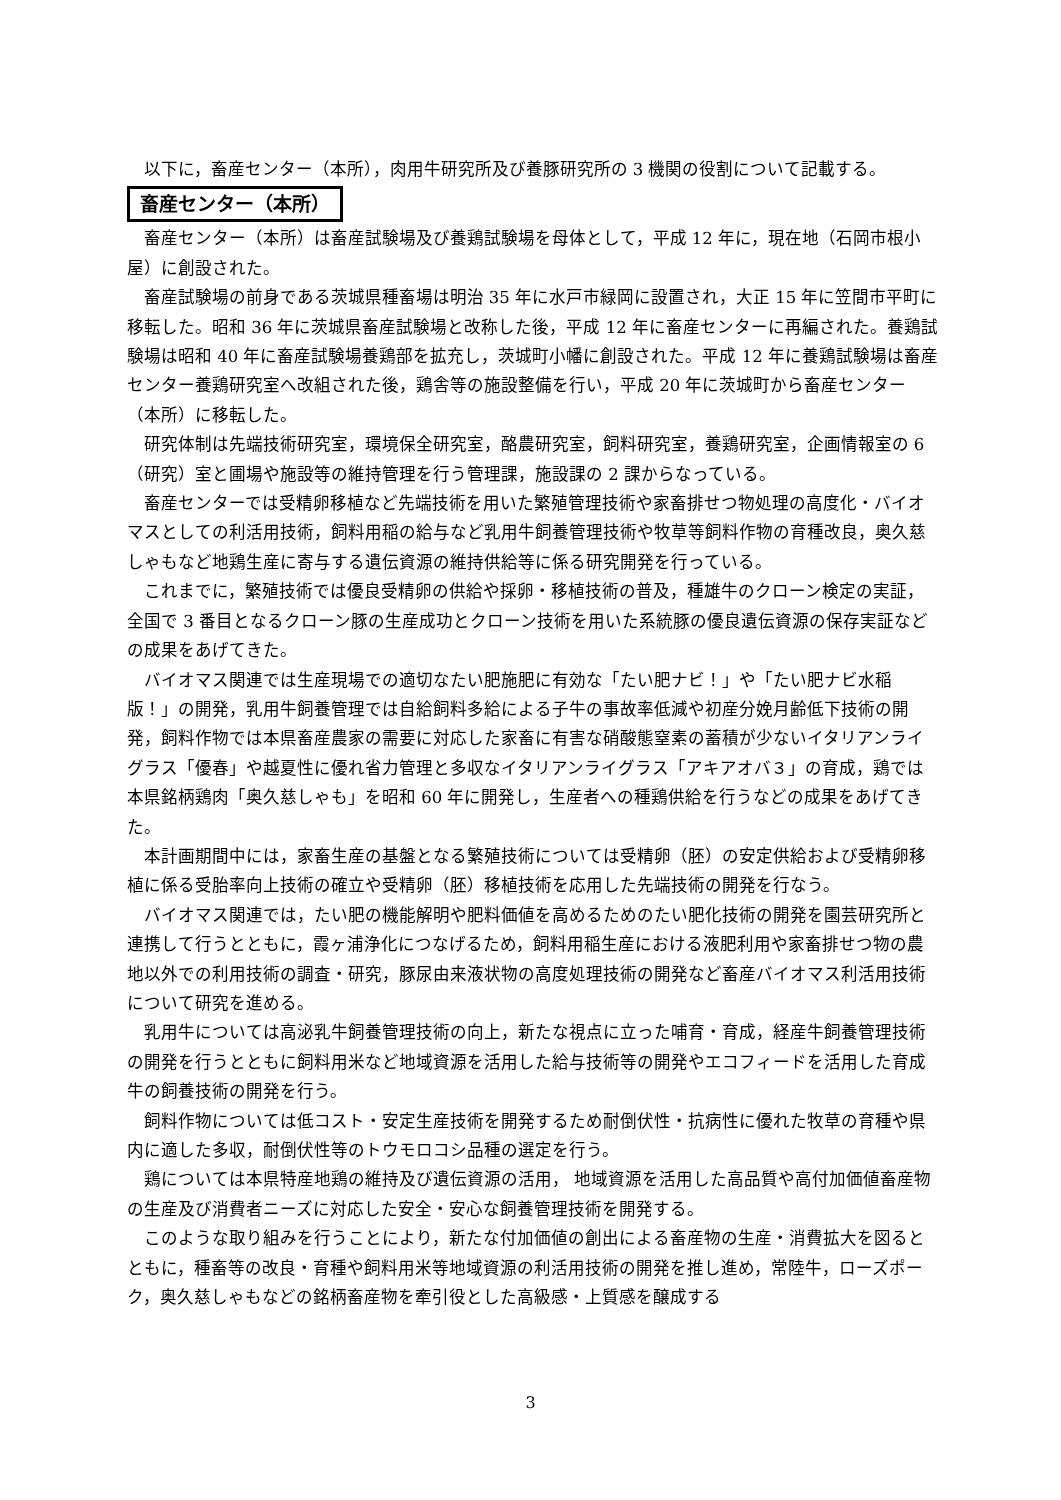以下に，畜産センター（本所），肉用牛研究所及び養豚研究所の 3 機関の役割について記載する。
畜産センター（本所）
畜産センター（本所）は畜産試験場及び養鶏試験場を母体として，平成 12 年に，現在地（石岡市根小屋）に創設された。
畜産試験場の前身である茨城県種畜場は明治 35 年に水戸市緑岡に設置され，大正 15 年に笠間市平町に移転した。昭和 36 年に茨城県畜産試験場と改称した後，平成 12 年に畜産センターに再編された。養鶏試験場は昭和 40 年に畜産試験場養鶏部を拡充し，茨城町小幡に創設された。平成 12 年に養鶏試験場は畜産センター養鶏研究室へ改組された後，鶏舎等の施設整備を行い，平成 20 年に茨城町から畜産センター（本所）に移転した。
研究体制は先端技術研究室，環境保全研究室，酪農研究室，飼料研究室，養鶏研究室，企画情報室の 6（研究）室と圃場や施設等の維持管理を行う管理課，施設課の 2 課からなっている。
畜産センターでは受精卵移植など先端技術を用いた繁殖管理技術や家畜排せつ物処理の高度化・バイオマスとしての利活用技術，飼料用稲の給与など乳用牛飼養管理技術や牧草等飼料作物の育種改良，奥久慈しゃもなど地鶏生産に寄与する遺伝資源の維持供給等に係る研究開発を行っている。
これまでに，繁殖技術では優良受精卵の供給や採卵・移植技術の普及，種雄牛のクローン検定の実証，全国で 3 番目となるクローン豚の生産成功とクローン技術を用いた系統豚の優良遺伝資源の保存実証などの成果をあげてきた。
バイオマス関連では生産現場での適切なたい肥施肥に有効な「たい肥ナビ！」や「たい肥ナビ水稲版！」の開発，乳用牛飼養管理では自給飼料多給による子牛の事故率低減や初産分娩月齢低下技術の開発，飼料作物では本県畜産農家の需要に対応した家畜に有害な硝酸態窒素の蓄積が少ないイタリアンライグラス「優春」や越夏性に優れ省力管理と多収なイタリアンライグラス「アキアオバ３」の育成，鶏では本県銘柄鶏肉「奥久慈しゃも」を昭和 60 年に開発し，生産者への種鶏供給を行うなどの成果をあげてきた。
本計画期間中には，家畜生産の基盤となる繁殖技術については受精卵（胚）の安定供給および受精卵移植に係る受胎率向上技術の確立や受精卵（胚）移植技術を応用した先端技術の開発を行なう。
バイオマス関連では，たい肥の機能解明や肥料価値を高めるためのたい肥化技術の開発を園芸研究所と連携して行うとともに，霞ヶ浦浄化につなげるため，飼料用稲生産における液肥利用や家畜排せつ物の農地以外での利用技術の調査・研究，豚尿由来液状物の高度処理技術の開発など畜産バイオマス利活用技術について研究を進める。
乳用牛については高泌乳牛飼養管理技術の向上，新たな視点に立った哺育・育成，経産牛飼養管理技術の開発を行うとともに飼料用米など地域資源を活用した給与技術等の開発やエコフィードを活用した育成牛の飼養技術の開発を行う。
飼料作物については低コスト・安定生産技術を開発するため耐倒伏性・抗病性に優れた牧草の育種や県内に適した多収，耐倒伏性等のトウモロコシ品種の選定を行う。
鶏については本県特産地鶏の維持及び遺伝資源の活用， 地域資源を活用した高品質や高付加価値畜産物の生産及び消費者ニーズに対応した安全・安心な飼養管理技術を開発する。
このような取り組みを行うことにより，新たな付加価値の創出による畜産物の生産・消費拡大を図るとともに，種畜等の改良・育種や飼料用米等地域資源の利活用技術の開発を推し進め，常陸牛，ローズポーク，奥久慈しゃもなどの銘柄畜産物を牽引役とした高級感・上質感を醸成する
3